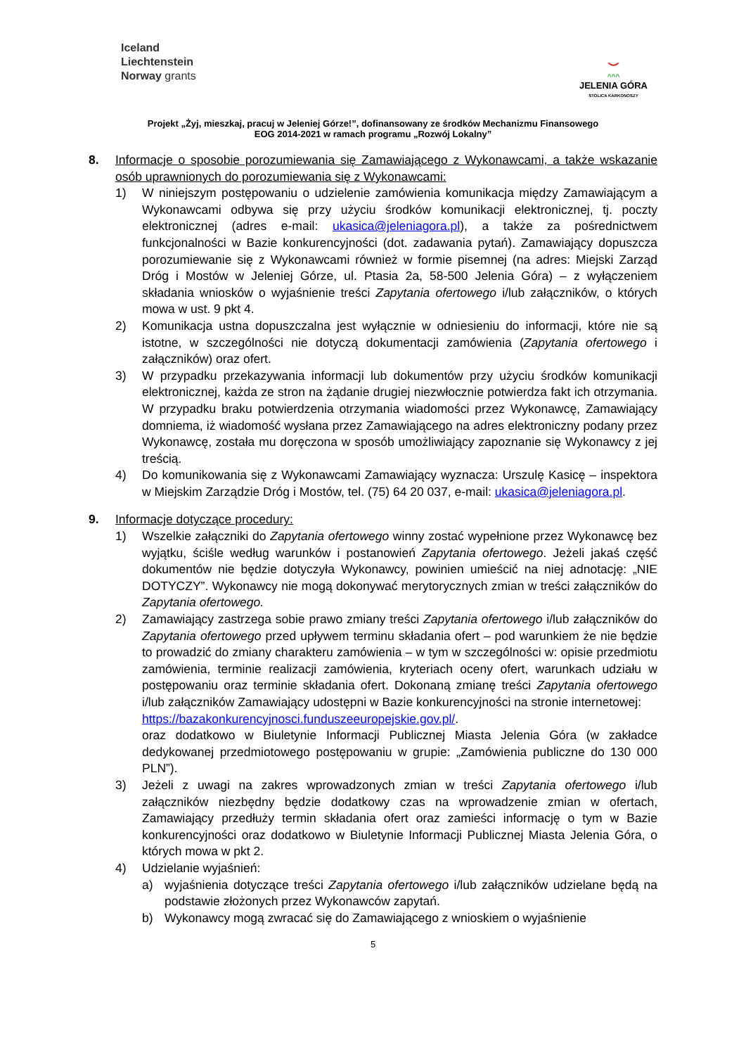Iceland
Liechtenstein
Norway grants
⌣
^^^
JELENIA GÓRA
STOLICA KARKONOSZY
Projekt „Żyj, mieszkaj, pracuj w Jeleniej Górze!”, dofinansowany ze środków Mechanizmu Finansowego
EOG 2014-2021 w ramach programu „Rozwój Lokalny”
8. Informacje o sposobie porozumiewania się Zamawiającego z Wykonawcami, a także wskazanie osób uprawnionych do porozumiewania się z Wykonawcami:
1) W niniejszym postępowaniu o udzielenie zamówienia komunikacja między Zamawiającym a Wykonawcami odbywa się przy użyciu środków komunikacji elektronicznej, tj. poczty elektronicznej (adres e-mail: ukasica@jeleniagora.pl), a także za pośrednictwem funkcjonalności w Bazie konkurencyjności (dot. zadawania pytań). Zamawiający dopuszcza porozumiewanie się z Wykonawcami również w formie pisemnej (na adres: Miejski Zarząd Dróg i Mostów w Jeleniej Górze, ul. Ptasia 2a, 58-500 Jelenia Góra) – z wyłączeniem składania wniosków o wyjaśnienie treści Zapytania ofertowego i/lub załączników, o których mowa w ust. 9 pkt 4.
2) Komunikacja ustna dopuszczalna jest wyłącznie w odniesieniu do informacji, które nie są istotne, w szczególności nie dotyczą dokumentacji zamówienia (Zapytania ofertowego i załączników) oraz ofert.
3) W przypadku przekazywania informacji lub dokumentów przy użyciu środków komunikacji elektronicznej, każda ze stron na żądanie drugiej niezwłocznie potwierdza fakt ich otrzymania. W przypadku braku potwierdzenia otrzymania wiadomości przez Wykonawcę, Zamawiający domniema, iż wiadomość wysłana przez Zamawiającego na adres elektroniczny podany przez Wykonawcę, została mu doręczona w sposób umożliwiający zapoznanie się Wykonawcy z jej treścią.
4) Do komunikowania się z Wykonawcami Zamawiający wyznacza: Urszulę Kasicę – inspektora w Miejskim Zarządzie Dróg i Mostów, tel. (75) 64 20 037, e-mail: ukasica@jeleniagora.pl.
9. Informacje dotyczące procedury:
1) Wszelkie załączniki do Zapytania ofertowego winny zostać wypełnione przez Wykonawcę bez wyjątku, ściśle według warunków i postanowień Zapytania ofertowego. Jeżeli jakaś część dokumentów nie będzie dotyczyła Wykonawcy, powinien umieścić na niej adnotację: „NIE DOTYCZY”. Wykonawcy nie mogą dokonywać merytorycznych zmian w treści załączników do Zapytania ofertowego.
2) Zamawiający zastrzega sobie prawo zmiany treści Zapytania ofertowego i/lub załączników do Zapytania ofertowego przed upływem terminu składania ofert – pod warunkiem że nie będzie to prowadzić do zmiany charakteru zamówienia – w tym w szczególności w: opisie przedmiotu zamówienia, terminie realizacji zamówienia, kryteriach oceny ofert, warunkach udziału w postępowaniu oraz terminie składania ofert. Dokonaną zmianę treści Zapytania ofertowego i/lub załączników Zamawiający udostępni w Bazie konkurencyjności na stronie internetowej:
https://bazakonkurencyjnosci.funduszeeuropejskie.gov.pl/.
oraz dodatkowo w Biuletynie Informacji Publicznej Miasta Jelenia Góra (w zakładce dedykowanej przedmiotowego postępowaniu w grupie: „Zamówienia publiczne do 130 000 PLN”).
3) Jeżeli z uwagi na zakres wprowadzonych zmian w treści Zapytania ofertowego i/lub załączników niezbędny będzie dodatkowy czas na wprowadzenie zmian w ofertach, Zamawiający przedłuży termin składania ofert oraz zamieści informację o tym w Bazie konkurencyjności oraz dodatkowo w Biuletynie Informacji Publicznej Miasta Jelenia Góra, o których mowa w pkt 2.
4) Udzielanie wyjaśnień:
a) wyjaśnienia dotyczące treści Zapytania ofertowego i/lub załączników udzielane będą na podstawie złożonych przez Wykonawców zapytań.
b) Wykonawcy mogą zwracać się do Zamawiającego z wnioskiem o wyjaśnienie
5